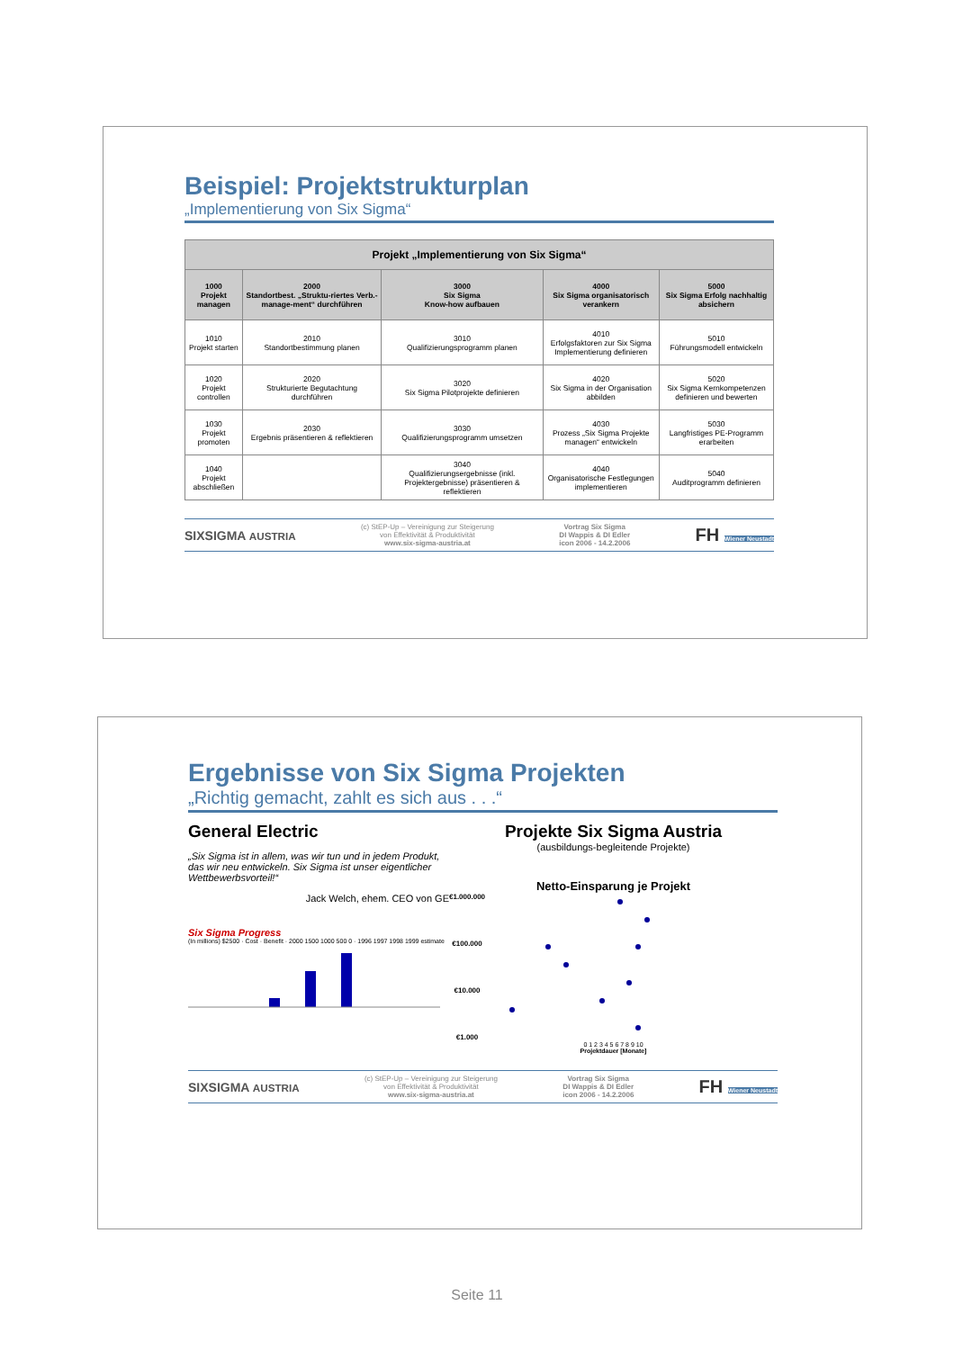Beispiel: Projektstrukturplan
„Implementierung von Six Sigma“
| Projekt „Implementierung von Six Sigma“ | | | | |
| --- | --- | --- | --- | --- |
| 1000 Projekt managen | 2000 Standortbest. „Struktu-riertes Verb.- manage-ment“ durchführen | 3000 Six Sigma Know-how aufbauen | 4000 Six Sigma organisatorisch verankern | 5000 Six Sigma Erfolg nachhaltig absichern |
| 1010 Projekt starten | 2010 Standortbestimmung planen | 3010 Qualifizierungsprogramm planen | 4010 Erfolgsfaktoren zur Six Sigma Implementierung definieren | 5010 Führungsmodell entwickeln |
| 1020 Projekt controllen | 2020 Strukturierte Begutachtung durchführen | 3020 Six Sigma Pilotprojekte definieren | 4020 Six Sigma in der Organisation abbilden | 5020 Six Sigma Kernkompetenzen definieren und bewerten |
| 1030 Projekt promoten | 2030 Ergebnis präsentieren & reflektieren | 3030 Qualifizierungsprogramm umsetzen | 4030 Prozess „Six Sigma Projekte managen“ entwickeln | 5030 Langfristiges PE-Programm erarbeiten |
| 1040 Projekt abschließen | | 3040 Qualifizierungsergebnisse (inkl. Projektergebnisse) präsentieren & reflektieren | 4040 Organisatorische Festlegungen implementieren | 5040 Auditprogramm definieren |
SIXSIGMA AUSTRIA (c) StEP-Up – Vereinigung zur Steigerung
von Effektivität & Produktivität
www.six-sigma-austria.at Vortrag Six Sigma
DI Wappis & DI Edler
icon 2006 - 14.2.2006 FH Wiener Neustadt
Ergebnisse von Six Sigma Projekten
„Richtig gemacht, zahlt es sich aus . . .“
General Electric
„Six Sigma ist in allem, was wir tun und in jedem Produkt, das wir neu entwickeln. Six Sigma ist unser eigentlicher Wettbewerbsvorteil!“
Jack Welch, ehem. CEO von GE
Six Sigma Progress
(In millions) $2500 · Cost · Benefit · 2000 1500 1000 500 0 · 1996 1997 1998 1999 estimate
Projekte Six Sigma Austria
(ausbildungs-begleitende Projekte)
Netto-Einsparung je Projekt
€1.000.000
€100.000
€10.000
€1.000
0 1 2 3 4 5 6 7 8 9 10
Projektdauer [Monate]
SIXSIGMA AUSTRIA (c) StEP-Up – Vereinigung zur Steigerung
von Effektivität & Produktivität
www.six-sigma-austria.at Vortrag Six Sigma
DI Wappis & DI Edler
icon 2006 - 14.2.2006 FH Wiener Neustadt
Seite 11